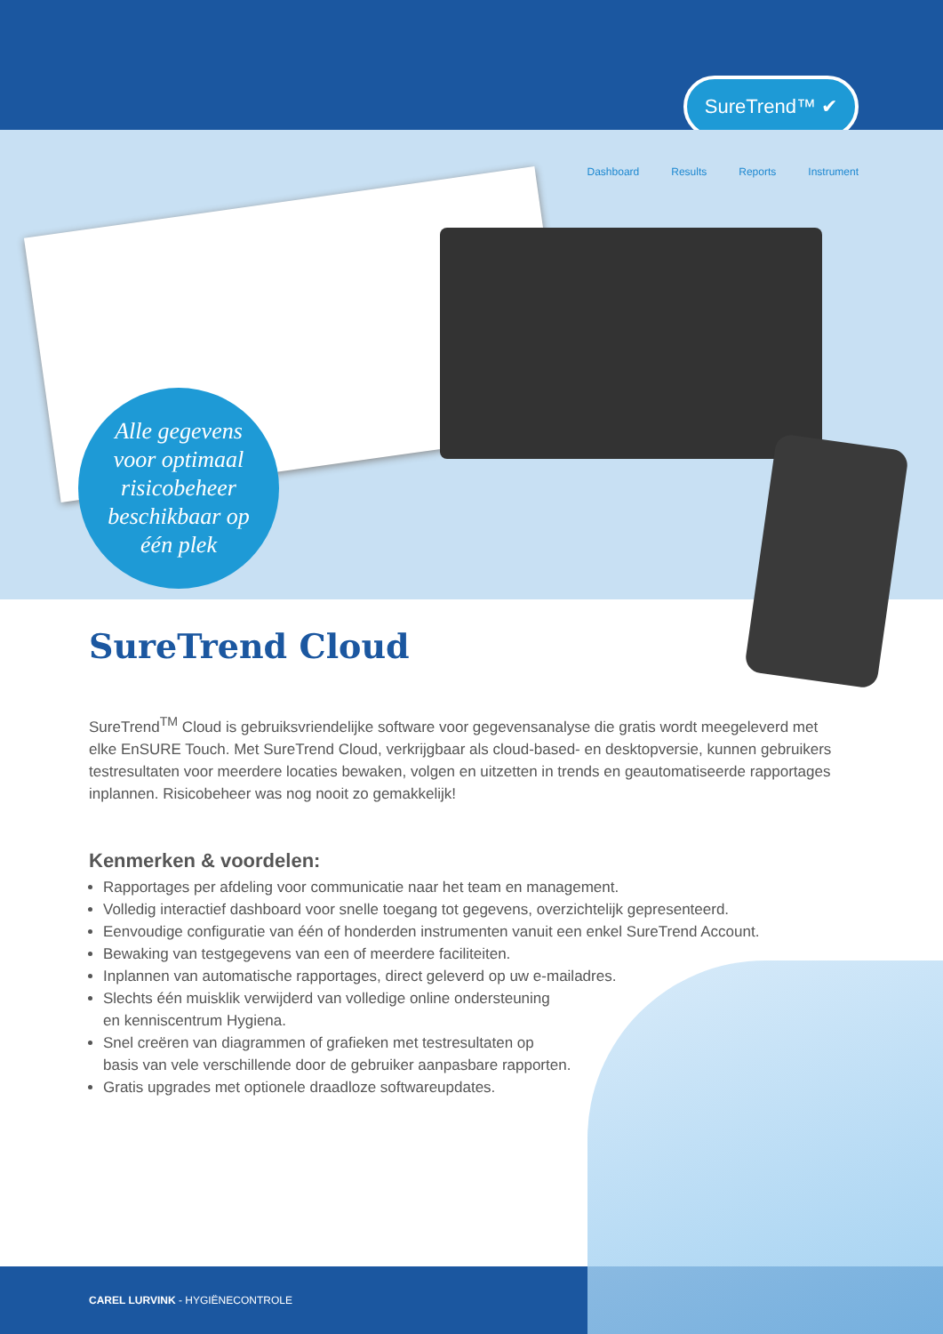SureTrend™ ✔
Dashboard Results Reports Instrument
Alle gegevens
voor optimaal
risicobeheer
beschikbaar op
één plek
SureTrend Cloud
SureTrend<sup>TM</sup> Cloud is gebruiksvriendelijke software voor gegevensanalyse die gratis wordt meegeleverd met elke EnSURE Touch. Met SureTrend Cloud, verkrijgbaar als cloud-based- en desktopversie, kunnen gebruikers testresultaten voor meerdere locaties bewaken, volgen en uitzetten in trends en geautomatiseerde rapportages inplannen. Risicobeheer was nog nooit zo gemakkelijk!
Kenmerken & voordelen:
Rapportages per afdeling voor communicatie naar het team en management.
Volledig interactief dashboard voor snelle toegang tot gegevens, overzichtelijk gepresenteerd.
Eenvoudige configuratie van één of honderden instrumenten vanuit een enkel SureTrend Account.
Bewaking van testgegevens van een of meerdere faciliteiten.
Inplannen van automatische rapportages, direct geleverd op uw e-mailadres.
Slechts één muisklik verwijderd van volledige online ondersteuning
en kenniscentrum Hygiena.
Snel creëren van diagrammen of grafieken met testresultaten op
basis van vele verschillende door de gebruiker aanpasbare rapporten.
Gratis upgrades met optionele draadloze softwareupdates.
CAREL LURVINK - HYGIËNECONTROLE